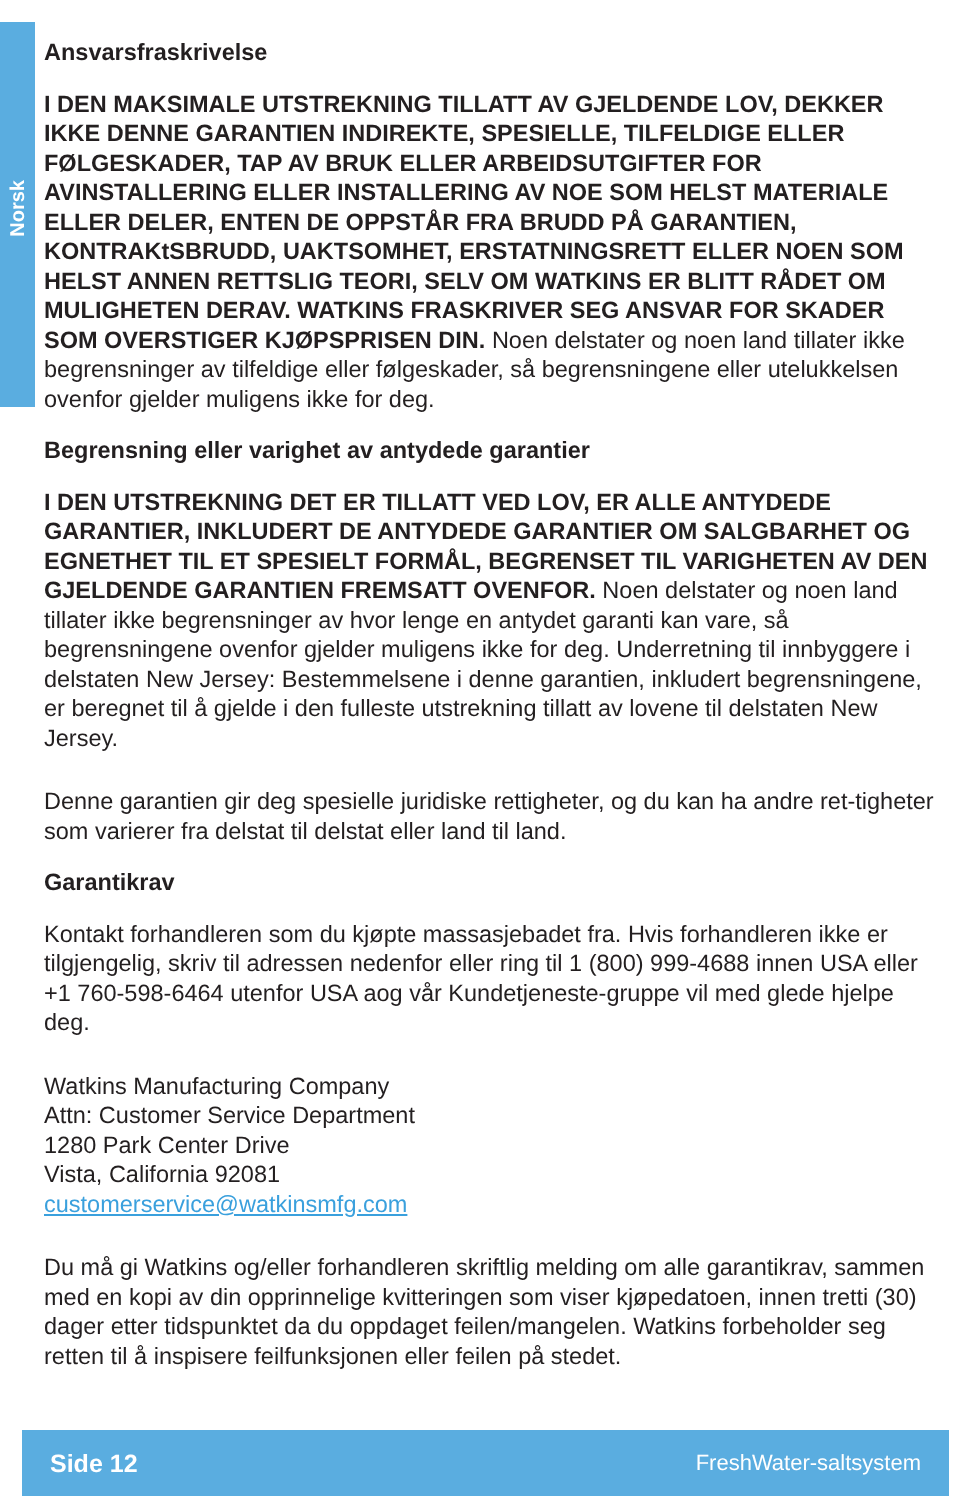Norsk
Ansvarsfraskrivelse
I DEN MAKSIMALE UTSTREKNING TILLATT AV GJELDENDE LOV, DEKKER IKKE DENNE GARANTIEN INDIREKTE, SPESIELLE, TILFELDIGE ELLER FØLGESKADER, TAP AV BRUK ELLER ARBEIDSUTGIFTER FOR AVINSTALLERING ELLER INSTALLERING AV NOE SOM HELST MATERIALE ELLER DELER, ENTEN DE OPPSTÅR FRA BRUDD PÅ GARANTIEN, KONTRAKtSBRUDD, UAKTSOMHET, ERSTATNINGSRETT ELLER NOEN SOM HELST ANNEN RETTSLIG TEORI, SELV OM WATKINS ER BLITT RÅDET OM MULIGHETEN DERAV. WATKINS FRASKRIVER SEG ANSVAR FOR SKADER SOM OVERSTIGER KJØPSPRISEN DIN. Noen delstater og noen land tillater ikke begrensninger av tilfeldige eller følgeskader, så begrensningene eller utelukkelsen ovenfor gjelder muligens ikke for deg.
Begrensning eller varighet av antydede garantier
I DEN UTSTREKNING DET ER TILLATT VED LOV, ER ALLE ANTYDEDE GARANTIER, INKLUDERT DE ANTYDEDE GARANTIER OM SALGBARHET OG EGNETHET TIL ET SPESIELT FORMÅL, BEGRENSET TIL VARIGHETEN AV DEN GJELDENDE GARANTIEN FREMSATT OVENFOR. Noen delstater og noen land tillater ikke begrensninger av hvor lenge en antydet garanti kan vare, så begrensningene ovenfor gjelder muligens ikke for deg. Underretning til innbyggere i delstaten New Jersey: Bestemmelsene i denne garantien, inkludert begrensningene, er beregnet til å gjelde i den fulleste utstrekning tillatt av lovene til delstaten New Jersey.
Denne garantien gir deg spesielle juridiske rettigheter, og du kan ha andre ret-tigheter som varierer fra delstat til delstat eller land til land.
Garantikrav
Kontakt forhandleren som du kjøpte massasjebadet fra. Hvis forhandleren ikke er tilgjengelig, skriv til adressen nedenfor eller ring til 1 (800) 999-4688 innen USA eller +1 760-598-6464 utenfor USA aog vår Kundetjeneste-gruppe vil med glede hjelpe deg.
Watkins Manufacturing Company
Attn: Customer Service Department
1280 Park Center Drive
Vista, California 92081
customerservice@watkinsmfg.com
Du må gi Watkins og/eller forhandleren skriftlig melding om alle garantikrav, sammen med en kopi av din opprinnelige kvitteringen som viser kjøpedatoen, innen tretti (30) dager etter tidspunktet da du oppdaget feilen/mangelen. Watkins forbeholder seg retten til å inspisere feilfunksjonen eller feilen på stedet.
Side 12 FreshWater-saltsystem